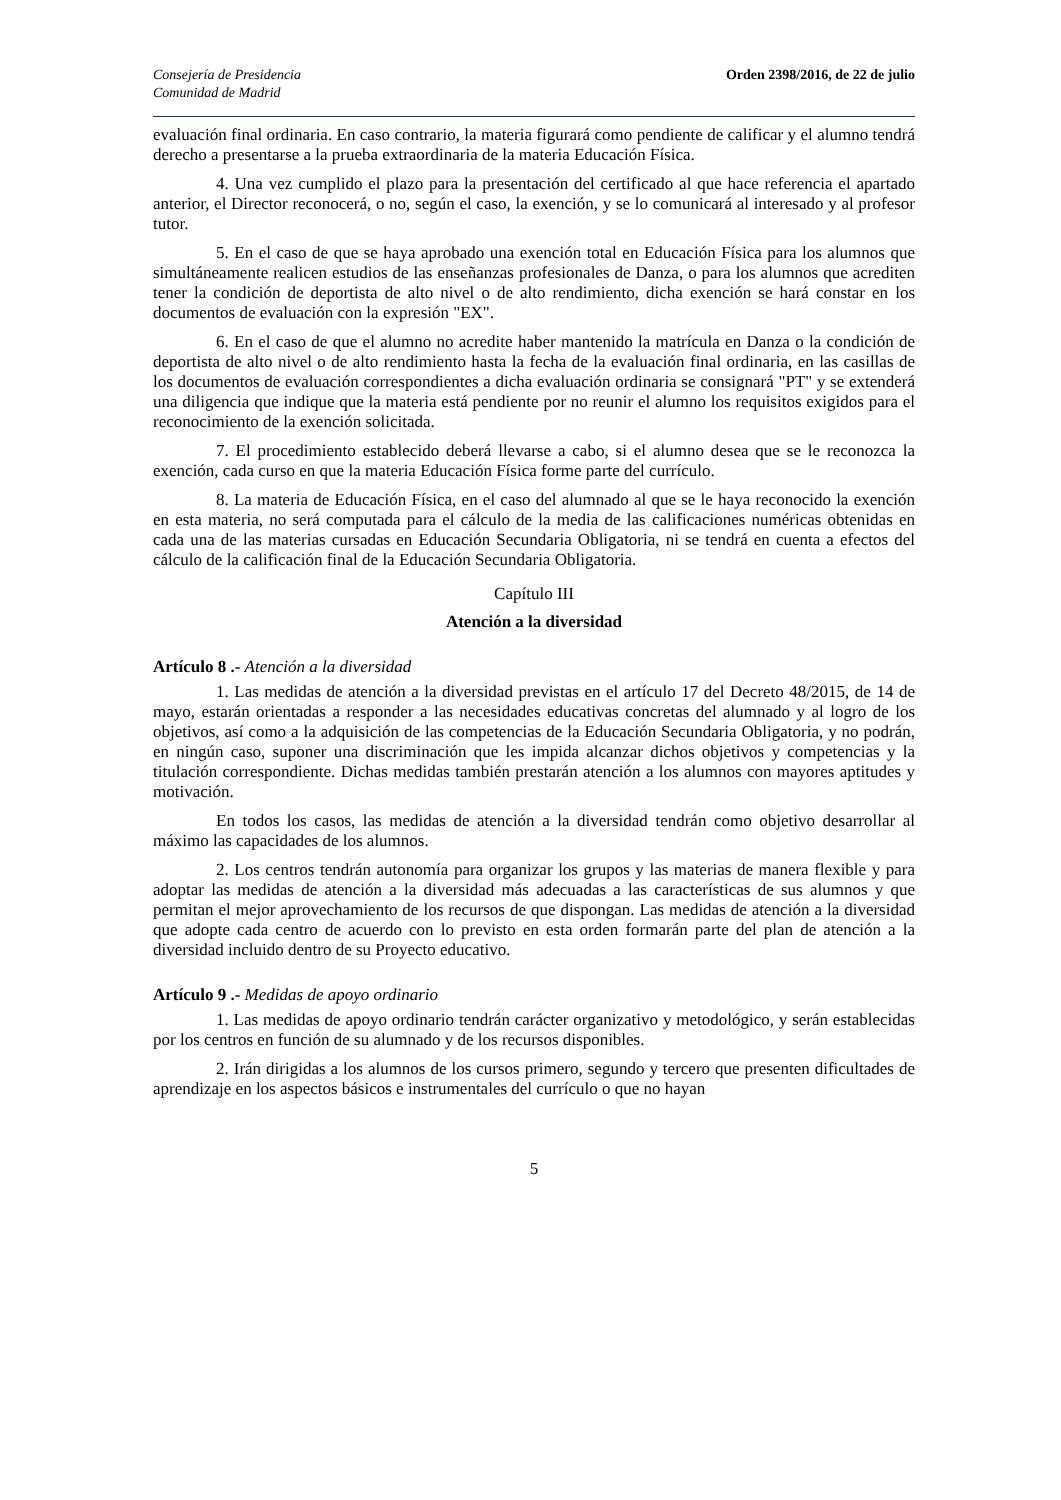Consejería de Presidencia
Comunidad de Madrid
Orden 2398/2016, de 22 de julio
evaluación final ordinaria. En caso contrario, la materia figurará como pendiente de calificar y el alumno tendrá derecho a presentarse a la prueba extraordinaria de la materia Educación Física.
4. Una vez cumplido el plazo para la presentación del certificado al que hace referencia el apartado anterior, el Director reconocerá, o no, según el caso, la exención, y se lo comunicará al interesado y al profesor tutor.
5. En el caso de que se haya aprobado una exención total en Educación Física para los alumnos que simultáneamente realicen estudios de las enseñanzas profesionales de Danza, o para los alumnos que acrediten tener la condición de deportista de alto nivel o de alto rendimiento, dicha exención se hará constar en los documentos de evaluación con la expresión "EX".
6. En el caso de que el alumno no acredite haber mantenido la matrícula en Danza o la condición de deportista de alto nivel o de alto rendimiento hasta la fecha de la evaluación final ordinaria, en las casillas de los documentos de evaluación correspondientes a dicha evaluación ordinaria se consignará "PT" y se extenderá una diligencia que indique que la materia está pendiente por no reunir el alumno los requisitos exigidos para el reconocimiento de la exención solicitada.
7. El procedimiento establecido deberá llevarse a cabo, si el alumno desea que se le reconozca la exención, cada curso en que la materia Educación Física forme parte del currículo.
8. La materia de Educación Física, en el caso del alumnado al que se le haya reconocido la exención en esta materia, no será computada para el cálculo de la media de las calificaciones numéricas obtenidas en cada una de las materias cursadas en Educación Secundaria Obligatoria, ni se tendrá en cuenta a efectos del cálculo de la calificación final de la Educación Secundaria Obligatoria.
Capítulo III
Atención a la diversidad
Artículo 8 .- Atención a la diversidad
1. Las medidas de atención a la diversidad previstas en el artículo 17 del Decreto 48/2015, de 14 de mayo, estarán orientadas a responder a las necesidades educativas concretas del alumnado y al logro de los objetivos, así como a la adquisición de las competencias de la Educación Secundaria Obligatoria, y no podrán, en ningún caso, suponer una discriminación que les impida alcanzar dichos objetivos y competencias y la titulación correspondiente. Dichas medidas también prestarán atención a los alumnos con mayores aptitudes y motivación.
En todos los casos, las medidas de atención a la diversidad tendrán como objetivo desarrollar al máximo las capacidades de los alumnos.
2. Los centros tendrán autonomía para organizar los grupos y las materias de manera flexible y para adoptar las medidas de atención a la diversidad más adecuadas a las características de sus alumnos y que permitan el mejor aprovechamiento de los recursos de que dispongan. Las medidas de atención a la diversidad que adopte cada centro de acuerdo con lo previsto en esta orden formarán parte del plan de atención a la diversidad incluido dentro de su Proyecto educativo.
Artículo 9 .- Medidas de apoyo ordinario
1. Las medidas de apoyo ordinario tendrán carácter organizativo y metodológico, y serán establecidas por los centros en función de su alumnado y de los recursos disponibles.
2. Irán dirigidas a los alumnos de los cursos primero, segundo y tercero que presenten dificultades de aprendizaje en los aspectos básicos e instrumentales del currículo o que no hayan
5